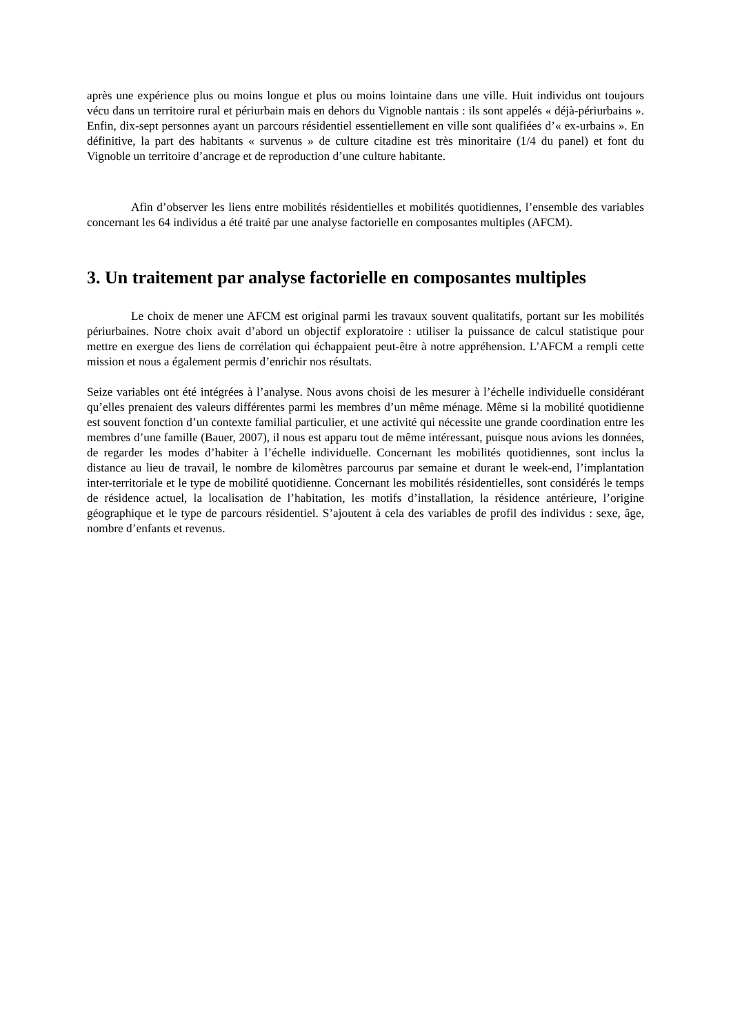après une expérience plus ou moins longue et plus ou moins lointaine dans une ville. Huit individus ont toujours vécu dans un territoire rural et périurbain mais en dehors du Vignoble nantais : ils sont appelés « déjà-périurbains ». Enfin, dix-sept personnes ayant un parcours résidentiel essentiellement en ville sont qualifiées d’« ex-urbains ». En définitive, la part des habitants « survenus » de culture citadine est très minoritaire (1/4 du panel) et font du Vignoble un territoire d’ancrage et de reproduction d’une culture habitante.
Afin d’observer les liens entre mobilités résidentielles et mobilités quotidiennes, l’ensemble des variables concernant les 64 individus a été traité par une analyse factorielle en composantes multiples (AFCM).
3. Un traitement par analyse factorielle en composantes multiples
Le choix de mener une AFCM est original parmi les travaux souvent qualitatifs, portant sur les mobilités périurbaines. Notre choix avait d’abord un objectif exploratoire : utiliser la puissance de calcul statistique pour mettre en exergue des liens de corrélation qui échappaient peut-être à notre appréhension. L’AFCM a rempli cette mission et nous a également permis d’enrichir nos résultats.
Seize variables ont été intégrées à l’analyse. Nous avons choisi de les mesurer à l’échelle individuelle considérant qu’elles prenaient des valeurs différentes parmi les membres d’un même ménage. Même si la mobilité quotidienne est souvent fonction d’un contexte familial particulier, et une activité qui nécessite une grande coordination entre les membres d’une famille (Bauer, 2007), il nous est apparu tout de même intéressant, puisque nous avions les données, de regarder les modes d’habiter à l’échelle individuelle. Concernant les mobilités quotidiennes, sont inclus la distance au lieu de travail, le nombre de kilomètres parcourus par semaine et durant le week-end, l’implantation inter-territoriale et le type de mobilité quotidienne. Concernant les mobilités résidentielles, sont considérés le temps de résidence actuel, la localisation de l’habitation, les motifs d’installation, la résidence antérieure, l’origine géographique et le type de parcours résidentiel. S’ajoutent à cela des variables de profil des individus : sexe, âge, nombre d’enfants et revenus.